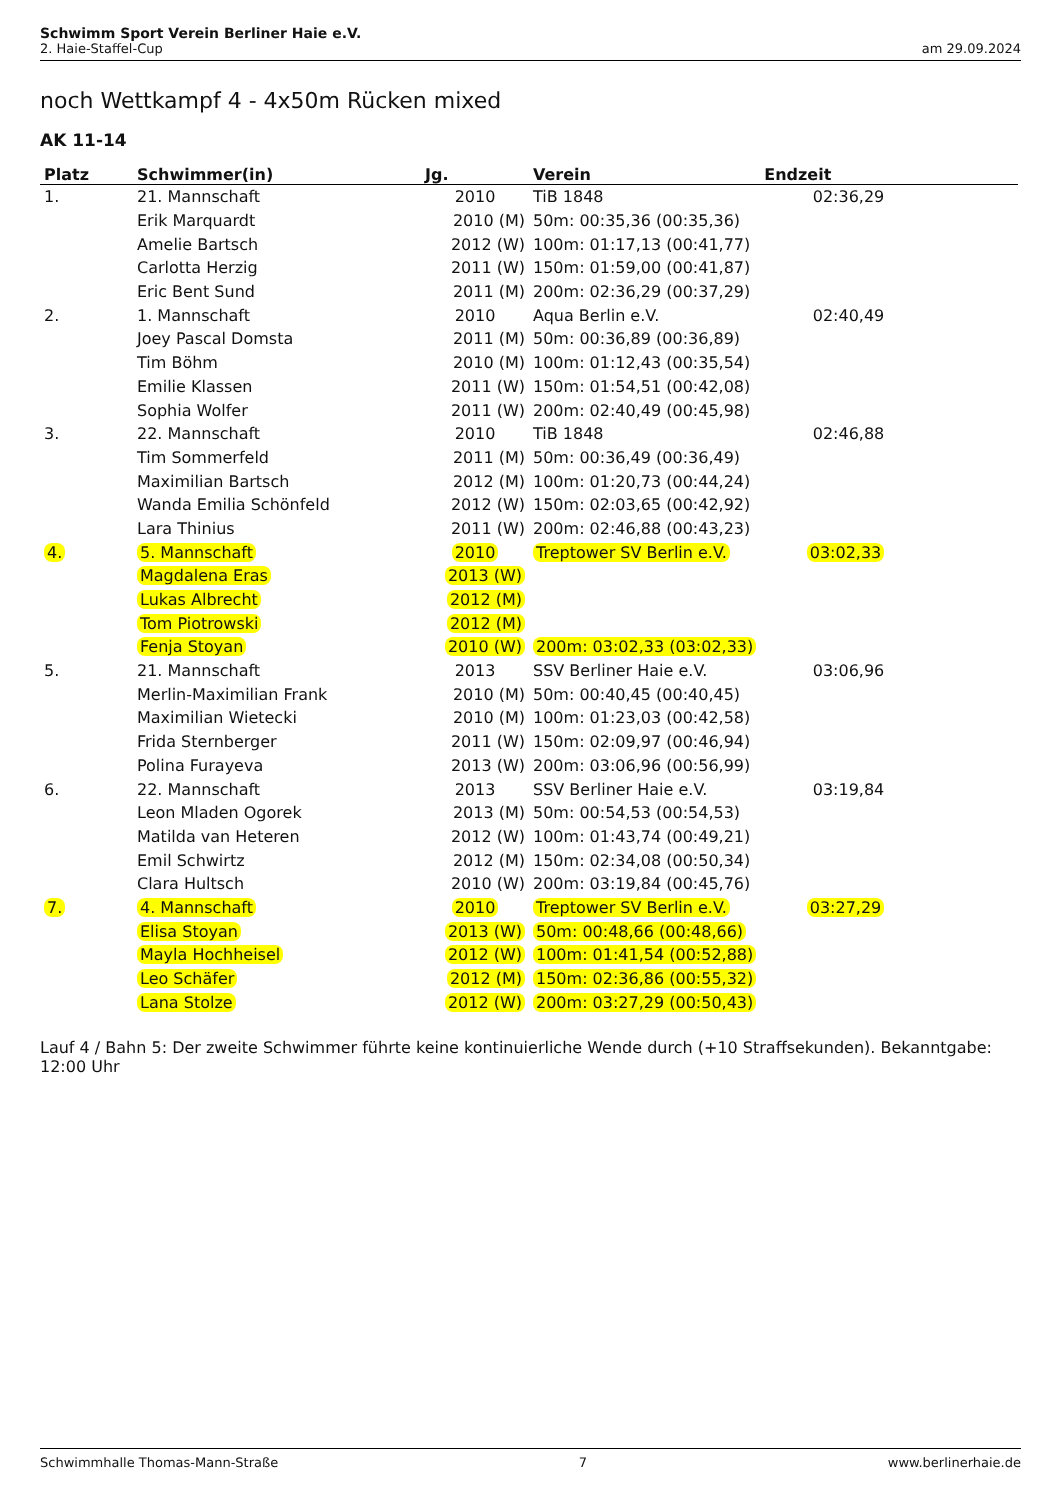Schwimm Sport Verein Berliner Haie e.V.
2. Haie-Staffel-Cup am 29.09.2024
noch Wettkampf 4 - 4x50m Rücken mixed
AK 11-14
| Platz | Schwimmer(in) | Jg. | Verein | Endzeit | |
| --- | --- | --- | --- | --- | --- |
| 1. | 21. Mannschaft | 2010 | TiB 1848 | 02:36,29 | |
| | Erik Marquardt | 2010 (M) | 50m: 00:35,36 (00:35,36) | | |
| | Amelie Bartsch | 2012 (W) | 100m: 01:17,13 (00:41,77) | | |
| | Carlotta Herzig | 2011 (W) | 150m: 01:59,00 (00:41,87) | | |
| | Eric Bent Sund | 2011 (M) | 200m: 02:36,29 (00:37,29) | | |
| 2. | 1. Mannschaft | 2010 | Aqua Berlin e.V. | 02:40,49 | |
| | Joey Pascal Domsta | 2011 (M) | 50m: 00:36,89 (00:36,89) | | |
| | Tim Böhm | 2010 (M) | 100m: 01:12,43 (00:35,54) | | |
| | Emilie Klassen | 2011 (W) | 150m: 01:54,51 (00:42,08) | | |
| | Sophia Wolfer | 2011 (W) | 200m: 02:40,49 (00:45,98) | | |
| 3. | 22. Mannschaft | 2010 | TiB 1848 | 02:46,88 | |
| | Tim Sommerfeld | 2011 (M) | 50m: 00:36,49 (00:36,49) | | |
| | Maximilian Bartsch | 2012 (M) | 100m: 01:20,73 (00:44,24) | | |
| | Wanda Emilia Schönfeld | 2012 (W) | 150m: 02:03,65 (00:42,92) | | |
| | Lara Thinius | 2011 (W) | 200m: 02:46,88 (00:43,23) | | |
| 4. | 5. Mannschaft | 2010 | Treptower SV Berlin e.V. | 03:02,33 | |
| | Magdalena Eras | 2013 (W) | | | |
| | Lukas Albrecht | 2012 (M) | | | |
| | Tom Piotrowski | 2012 (M) | | | |
| | Fenja Stoyan | 2010 (W) | 200m: 03:02,33 (03:02,33) | | |
| 5. | 21. Mannschaft | 2013 | SSV Berliner Haie e.V. | 03:06,96 | |
| | Merlin-Maximilian Frank | 2010 (M) | 50m: 00:40,45 (00:40,45) | | |
| | Maximilian Wietecki | 2010 (M) | 100m: 01:23,03 (00:42,58) | | |
| | Frida Sternberger | 2011 (W) | 150m: 02:09,97 (00:46,94) | | |
| | Polina Furayeva | 2013 (W) | 200m: 03:06,96 (00:56,99) | | |
| 6. | 22. Mannschaft | 2013 | SSV Berliner Haie e.V. | 03:19,84 | |
| | Leon Mladen Ogorek | 2013 (M) | 50m: 00:54,53 (00:54,53) | | |
| | Matilda van Heteren | 2012 (W) | 100m: 01:43,74 (00:49,21) | | |
| | Emil Schwirtz | 2012 (M) | 150m: 02:34,08 (00:50,34) | | |
| | Clara Hultsch | 2010 (W) | 200m: 03:19,84 (00:45,76) | | |
| 7. | 4. Mannschaft | 2010 | Treptower SV Berlin e.V. | 03:27,29 | |
| | Elisa Stoyan | 2013 (W) | 50m: 00:48,66 (00:48,66) | | |
| | Mayla Hochheisel | 2012 (W) | 100m: 01:41,54 (00:52,88) | | |
| | Leo Schäfer | 2012 (M) | 150m: 02:36,86 (00:55,32) | | |
| | Lana Stolze | 2012 (W) | 200m: 03:27,29 (00:50,43) | | |
Lauf 4 / Bahn 5: Der zweite Schwimmer führte keine kontinuierliche Wende durch (+10 Straffsekunden). Bekanntgabe: 12:00 Uhr
Schwimmhalle Thomas-Mann-Straße 7 www.berlinerhaie.de